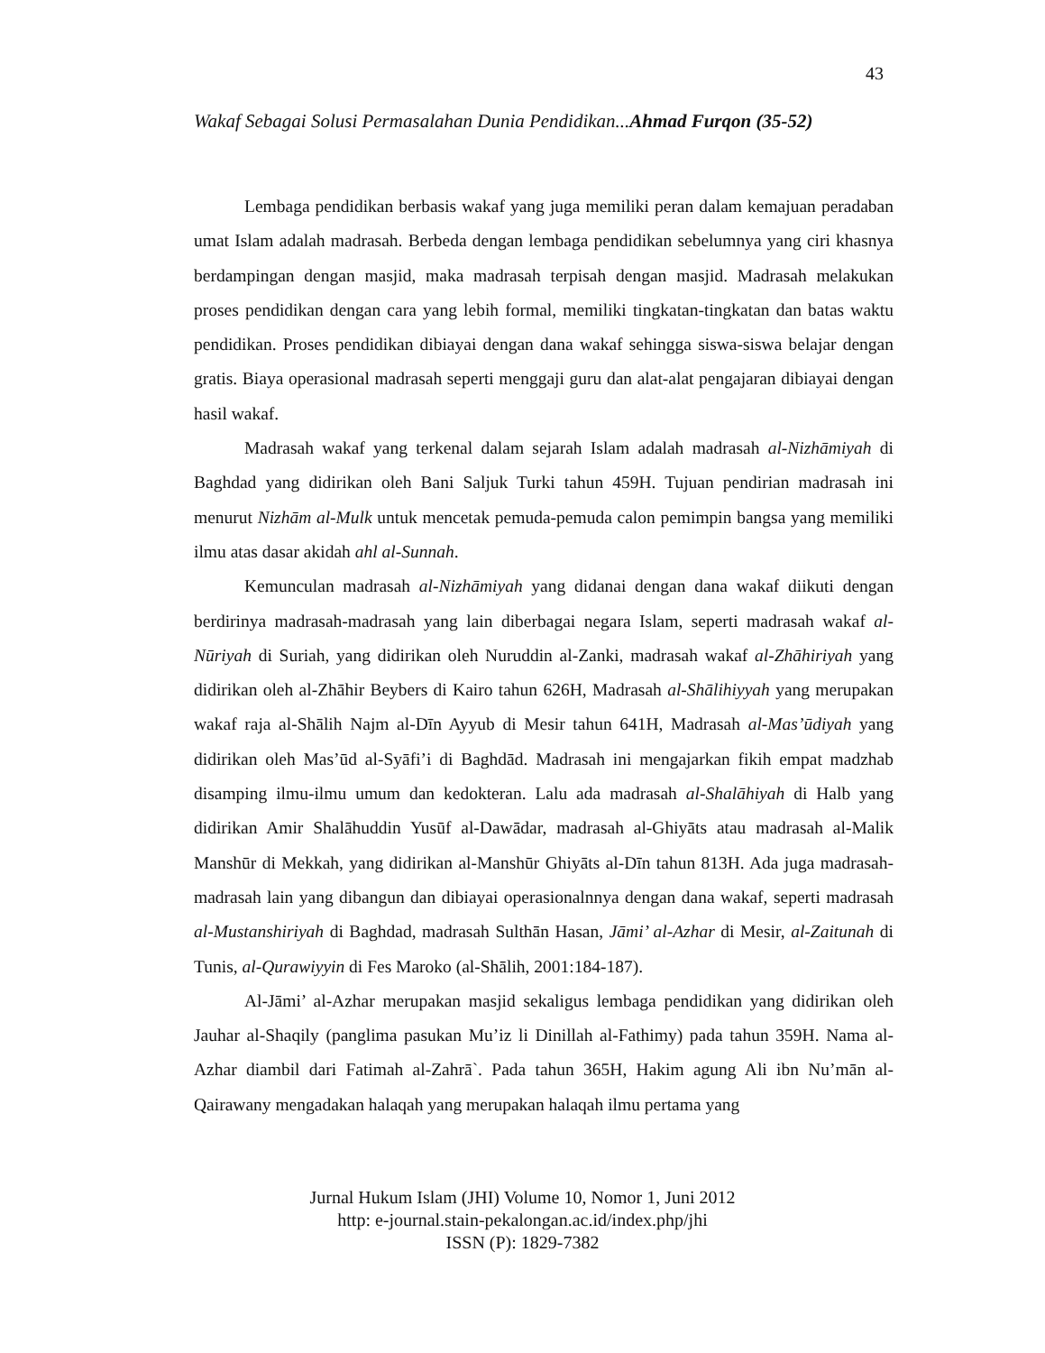43
Wakaf Sebagai Solusi Permasalahan Dunia Pendidikan...Ahmad Furqon (35-52)
Lembaga pendidikan berbasis wakaf yang juga memiliki peran dalam kemajuan peradaban umat Islam adalah madrasah. Berbeda dengan lembaga pendidikan sebelumnya yang ciri khasnya berdampingan dengan masjid, maka madrasah terpisah dengan masjid. Madrasah melakukan proses pendidikan dengan cara yang lebih formal, memiliki tingkatan-tingkatan dan batas waktu pendidikan. Proses pendidikan dibiayai dengan dana wakaf sehingga siswa-siswa belajar dengan gratis. Biaya operasional madrasah seperti menggaji guru dan alat-alat pengajaran dibiayai dengan hasil wakaf.
Madrasah wakaf yang terkenal dalam sejarah Islam adalah madrasah al-Nizhāmiyah di Baghdad yang didirikan oleh Bani Saljuk Turki tahun 459H. Tujuan pendirian madrasah ini menurut Nizhām al-Mulk untuk mencetak pemuda-pemuda calon pemimpin bangsa yang memiliki ilmu atas dasar akidah ahl al-Sunnah.
Kemunculan madrasah al-Nizhāmiyah yang didanai dengan dana wakaf diikuti dengan berdirinya madrasah-madrasah yang lain diberbagai negara Islam, seperti madrasah wakaf al-Nūriyah di Suriah, yang didirikan oleh Nuruddin al-Zanki, madrasah wakaf al-Zhāhiriyah yang didirikan oleh al-Zhāhir Beybers di Kairo tahun 626H, Madrasah al-Shālihiyyah yang merupakan wakaf raja al-Shālih Najm al-Dīn Ayyub di Mesir tahun 641H, Madrasah al-Mas’ūdiyah yang didirikan oleh Mas’ūd al-Syāfi’i di Baghdād. Madrasah ini mengajarkan fikih empat madzhab disamping ilmu-ilmu umum dan kedokteran. Lalu ada madrasah al-Shalāhiyah di Halb yang didirikan Amir Shalāhuddin Yusūf al-Dawādar, madrasah al-Ghiyāts atau madrasah al-Malik Manshūr di Mekkah, yang didirikan al-Manshūr Ghiyāts al-Dīn tahun 813H. Ada juga madrasah-madrasah lain yang dibangun dan dibiayai operasionalnnya dengan dana wakaf, seperti madrasah al-Mustanshiriyah di Baghdad, madrasah Sulthān Hasan, Jāmi’ al-Azhar di Mesir, al-Zaitunah di Tunis, al-Qurawiyyin di Fes Maroko (al-Shālih, 2001:184-187).
Al-Jāmi’ al-Azhar merupakan masjid sekaligus lembaga pendidikan yang didirikan oleh Jauhar al-Shaqily (panglima pasukan Mu’iz li Dinillah al-Fathimy) pada tahun 359H. Nama al-Azhar diambil dari Fatimah al-Zahrā`. Pada tahun 365H, Hakim agung Ali ibn Nu’mān al-Qairawany mengadakan halaqah yang merupakan halaqah ilmu pertama yang
Jurnal Hukum Islam (JHI) Volume 10, Nomor 1, Juni 2012
http: e-journal.stain-pekalongan.ac.id/index.php/jhi
ISSN (P): 1829-7382